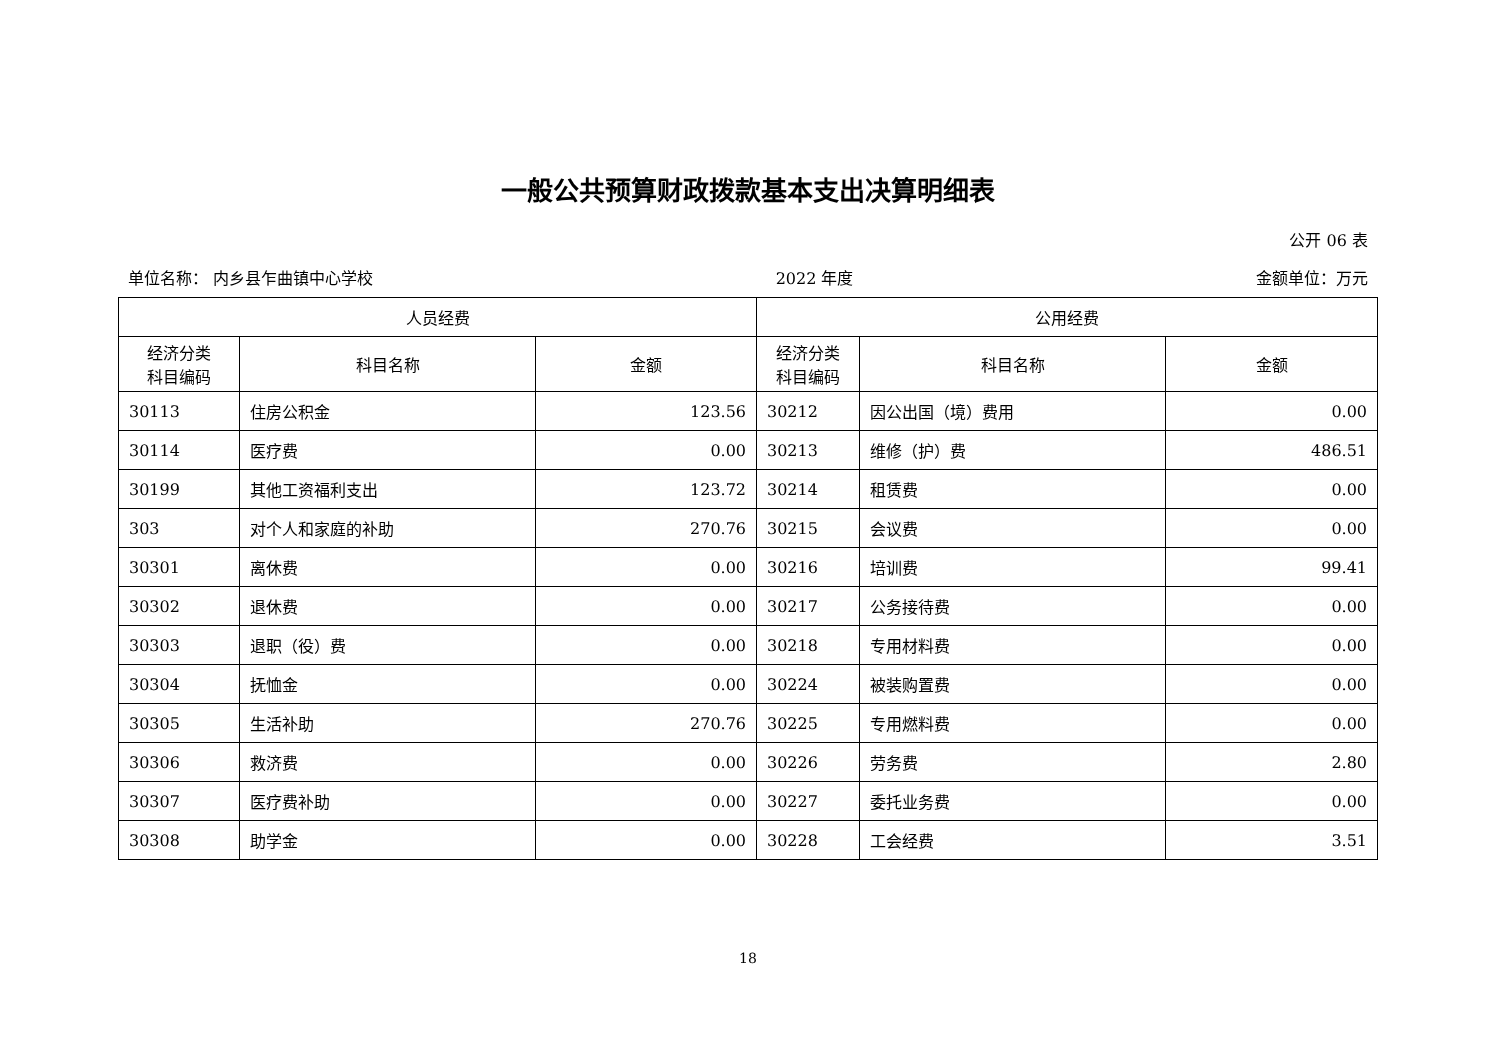一般公共预算财政拨款基本支出决算明细表
公开 06 表
单位名称： 内乡县乍曲镇中心学校 2022 年度 金额单位：万元
| 人员经费 | | | 公用经费 | | |
| --- | --- | --- | --- | --- | --- |
| 经济分类 科目编码 | 科目名称 | 金额 | 经济分类 科目编码 | 科目名称 | 金额 |
| 30113 | 住房公积金 | 123.56 | 30212 | 因公出国（境）费用 | 0.00 |
| 30114 | 医疗费 | 0.00 | 30213 | 维修（护）费 | 486.51 |
| 30199 | 其他工资福利支出 | 123.72 | 30214 | 租赁费 | 0.00 |
| 303 | 对个人和家庭的补助 | 270.76 | 30215 | 会议费 | 0.00 |
| 30301 | 离休费 | 0.00 | 30216 | 培训费 | 99.41 |
| 30302 | 退休费 | 0.00 | 30217 | 公务接待费 | 0.00 |
| 30303 | 退职（役）费 | 0.00 | 30218 | 专用材料费 | 0.00 |
| 30304 | 抚恤金 | 0.00 | 30224 | 被装购置费 | 0.00 |
| 30305 | 生活补助 | 270.76 | 30225 | 专用燃料费 | 0.00 |
| 30306 | 救济费 | 0.00 | 30226 | 劳务费 | 2.80 |
| 30307 | 医疗费补助 | 0.00 | 30227 | 委托业务费 | 0.00 |
| 30308 | 助学金 | 0.00 | 30228 | 工会经费 | 3.51 |
18